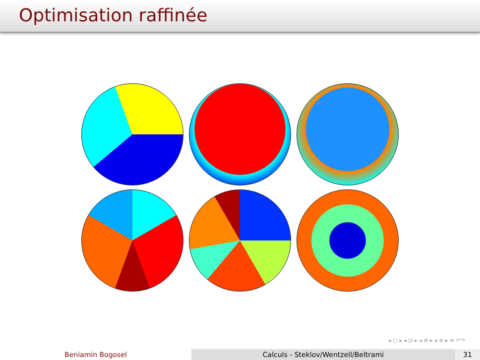Optimisation raffinée
◂ □ ▸ ◂ ⊡ ▸ ◂ ≡ ▸ ◂ ≡ ▸ ≡ ↶↷
Beniamin Bogosel Calculs - Steklov/Wentzell/Beltrami 31